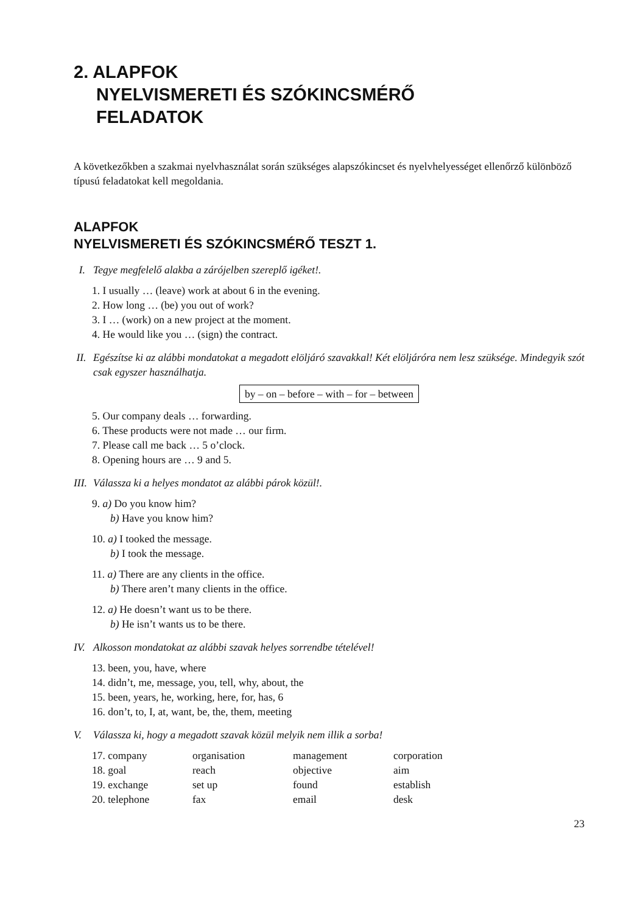2. ALAPFOK
NYELVISMERETI ÉS SZÓKINCSMÉRŐ
FELADATOK
A következőkben a szakmai nyelvhasználat során szükséges alapszókincset és nyelvhelyességet ellenőrző különböző típusú feladatokat kell megoldania.
ALAPFOK
NYELVISMERETI ÉS SZÓKINCSMÉRŐ TESZT 1.
I. Tegye megfelelő alakba a zárójelben szereplő igéket!.
1. I usually … (leave) work at about 6 in the evening.
2. How long … (be) you out of work?
3. I … (work) on a new project at the moment.
4. He would like you … (sign) the contract.
II. Egészítse ki az alábbi mondatokat a megadott elöljáró szavakkal! Két elöljáróra nem lesz szüksége. Mindegyik szót csak egyszer használhatja.
by – on – before – with – for – between
5. Our company deals … forwarding.
6. These products were not made … our firm.
7. Please call me back … 5 o’clock.
8. Opening hours are … 9 and 5.
III. Válassza ki a helyes mondatot az alábbi párok közül!.
9. a) Do you know him?
b) Have you know him?
10. a) I tooked the message.
b) I took the message.
11. a) There are any clients in the office.
b) There aren’t many clients in the office.
12. a) He doesn’t want us to be there.
b) He isn’t wants us to be there.
IV. Alkosson mondatokat az alábbi szavak helyes sorrendbe tételével!
13. been, you, have, where
14. didn’t, me, message, you, tell, why, about, the
15. been, years, he, working, here, for, has, 6
16. don’t, to, I, at, want, be, the, them, meeting
V. Válassza ki, hogy a megadott szavak közül melyik nem illik a sorba!
| 17. company | organisation | management | corporation |
| 18. goal | reach | objective | aim |
| 19. exchange | set up | found | establish |
| 20. telephone | fax | email | desk |
23